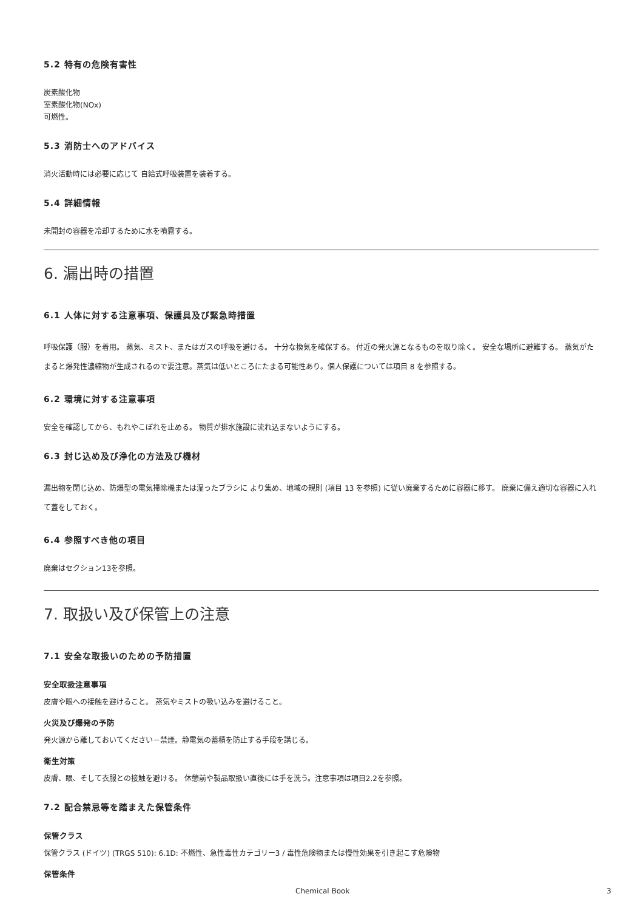5.2 特有の危険有害性
炭素酸化物
室素酸化物(NOx)
可燃性。
5.3 消防士へのアドバイス
消火活動時には必要に応じて 自給式呼吸装置を装着する。
5.4 詳細情報
未開封の容器を冷却するために水を噴霧する。
6. 漏出時の措置
6.1 人体に対する注意事項、保護具及び緊急時措置
呼吸保護（服）を着用。 蒸気、ミスト、またはガスの呼吸を避ける。 十分な換気を確保する。 付近の発火源となるものを取り除く。 安全な場所に避難する。 蒸気がたまると爆発性濃縮物が生成されるので要注意。蒸気は低いところにたまる可能性あり。個人保護については項目 8 を参照する。
6.2 環境に対する注意事項
安全を確認してから、もれやこぼれを止める。 物質が排水施設に流れ込まないようにする。
6.3 封じ込め及び浄化の方法及び機材
漏出物を閉じ込め、防爆型の電気掃除機または湿ったブラシに より集め、地域の規則 (項目 13 を参照) に従い廃棄するために容器に移す。 廃棄に備え適切な容器に入れて蓋をしておく。
6.4 参照すべき他の項目
廃棄はセクション13を参照。
7. 取扱い及び保管上の注意
7.1 安全な取扱いのための予防措置
安全取扱注意事項
皮膚や眼への接触を避けること。 蒸気やミストの吸い込みを避けること。
火災及び爆発の予防
発火源から離しておいてください－禁煙。静電気の蓄積を防止する手段を講じる。
衛生対策
皮膚、眼、そして衣服との接触を避ける。 休憩前や製品取扱い直後には手を洗う。注意事項は項目2.2を参照。
7.2 配合禁忌等を踏まえた保管条件
保管クラス
保管クラス (ドイツ) (TRGS 510): 6.1D: 不燃性、急性毒性カテゴリー3 / 毒性危険物または慢性効果を引き起こす危険物
保管条件
Chemical Book 3